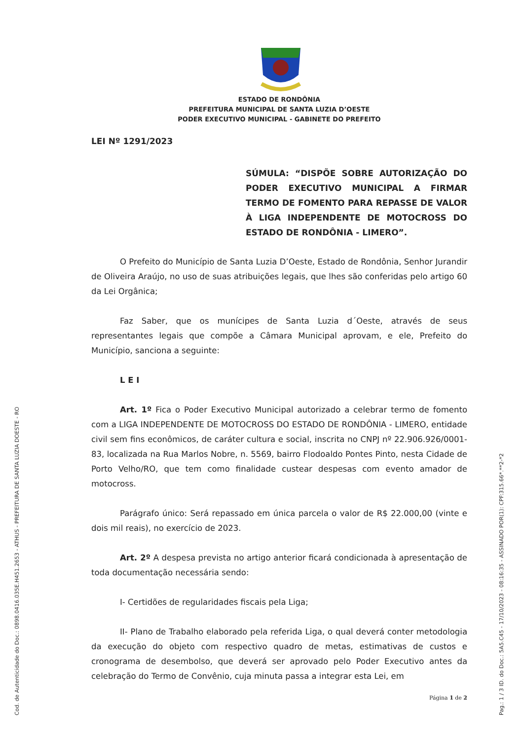ESTADO DE RONDÔNIA
PREFEITURA MUNICIPAL DE SANTA LUZIA D’OESTE
PODER EXECUTIVO MUNICIPAL - GABINETE DO PREFEITO
LEI Nº 1291/2023
SÚMULA: “DISPÕE SOBRE AUTORIZAÇÃO DO PODER EXECUTIVO MUNICIPAL A FIRMAR TERMO DE FOMENTO PARA REPASSE DE VALOR À LIGA INDEPENDENTE DE MOTOCROSS DO ESTADO DE RONDÔNIA - LIMERO”.
O Prefeito do Município de Santa Luzia D’Oeste, Estado de Rondônia, Senhor Jurandir de Oliveira Araújo, no uso de suas atribuições legais, que lhes são conferidas pelo artigo 60 da Lei Orgânica;
Faz Saber, que os munícipes de Santa Luzia d´Oeste, através de seus representantes legais que compõe a Câmara Municipal aprovam, e ele, Prefeito do Município, sanciona a seguinte:
L E I
Art. 1º Fica o Poder Executivo Municipal autorizado a celebrar termo de fomento com a LIGA INDEPENDENTE DE MOTOCROSS DO ESTADO DE RONDÔNIA - LIMERO, entidade civil sem fins econômicos, de caráter cultura e social, inscrita no CNPJ nº 22.906.926/0001-83, localizada na Rua Marlos Nobre, n. 5569, bairro Flodoaldo Pontes Pinto, nesta Cidade de Porto Velho/RO, que tem como finalidade custear despesas com evento amador de motocross.
Parágrafo único: Será repassado em única parcela o valor de R$ 22.000,00 (vinte e dois mil reais), no exercício de 2023.
Art. 2º A despesa prevista no artigo anterior ficará condicionada à apresentação de toda documentação necessária sendo:
I- Certidões de regularidades fiscais pela Liga;
II- Plano de Trabalho elaborado pela referida Liga, o qual deverá conter metodologia da execução do objeto com respectivo quadro de metas, estimativas de custos e cronograma de desembolso, que deverá ser aprovado pelo Poder Executivo antes da celebração do Termo de Convênio, cuja minuta passa a integrar esta Lei, em
Página 1 de 2
Cod. de Autenticidade do Doc.: 0898.0416.035E.H451.2653 - ATHUS - PREFEITURA DE SANTA LUZIA DOESTE - RO Pag.: 1 / 3 ID. do Doc.: 5A5.C45 - 17/10/2023 - 08:16:35 - ASSINADO POR(1): CPF:315.66*.**2-*2